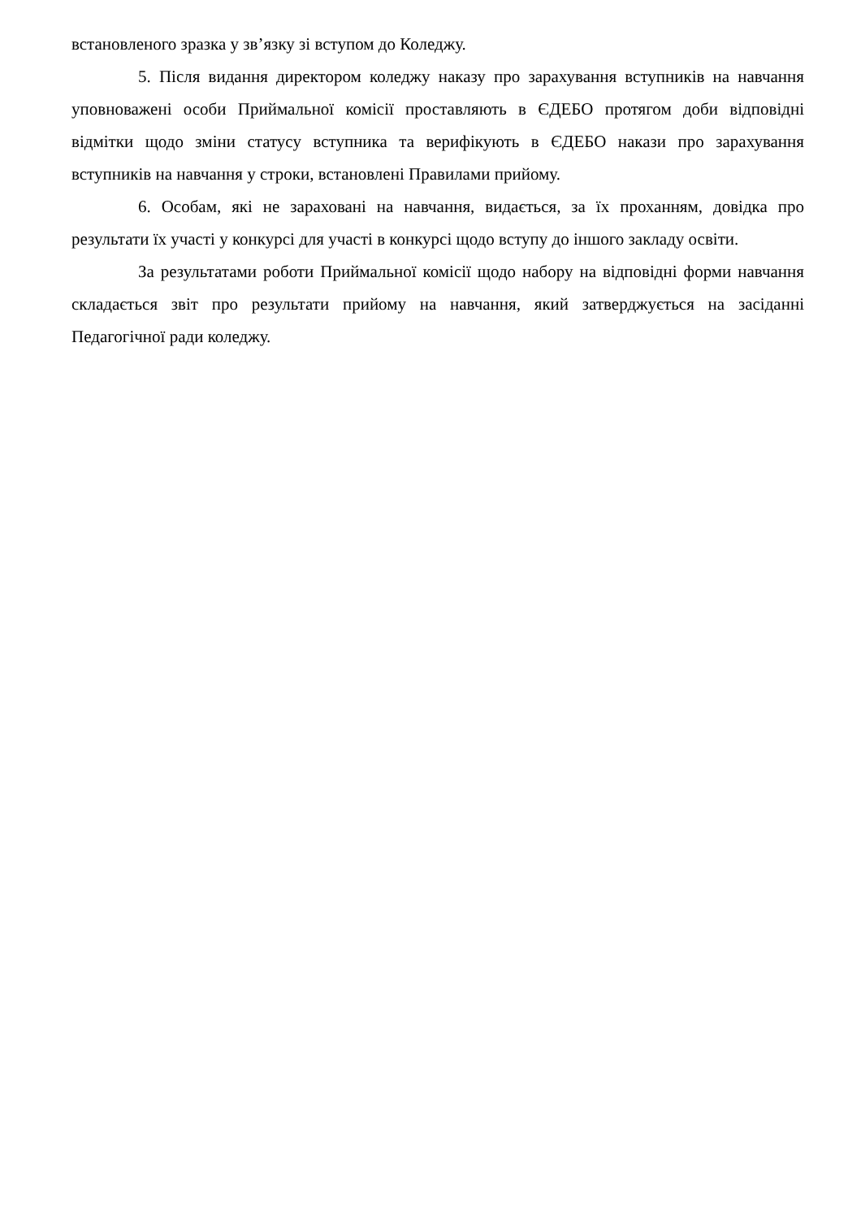встановленого зразка у зв’язку зі вступом до Коледжу.
5. Після видання директором коледжу наказу про зарахування вступників на навчання уповноважені особи Приймальної комісії проставляють в ЄДЕБО протягом доби відповідні відмітки щодо зміни статусу вступника та верифікують в ЄДЕБО накази про зарахування вступників на навчання у строки, встановлені Правилами прийому.
6. Особам, які не зараховані на навчання, видається, за їх проханням, довідка про результати їх участі у конкурсі для участі в конкурсі щодо вступу до іншого закладу освіти.
За результатами роботи Приймальної комісії щодо набору на відповідні форми навчання складається звіт про результати прийому на навчання, який затверджується на засіданні Педагогічної ради коледжу.